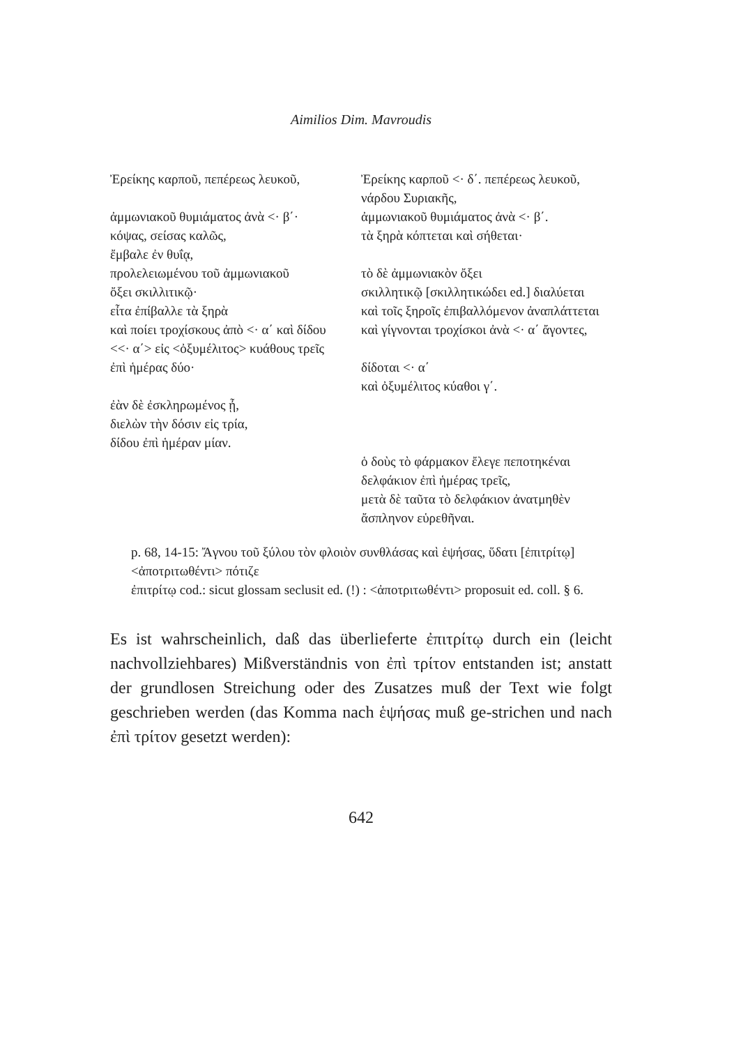Aimilios Dim. Mavroudis
| Ἐρείκης καρποῦ, πεπέρεως λευκοῦ, | Ἐρείκης καρποῦ <· δ΄. πεπέρεως λευκοῦ, |
| | νάρδου Συριακῆς, |
| ἀμμωνιακοῦ θυμιάματος ἀνὰ <· β΄· | ἀμμωνιακοῦ θυμιάματος ἀνὰ <· β΄. |
| κόψας, σείσας καλῶς, | τὰ ξηρὰ κόπτεται καὶ σήθεται· |
| ἔμβαλε ἐν θυΐᾳ, | |
| προλελειωμένου τοῦ ἀμμωνιακοῦ | τὸ δὲ ἀμμωνιακὸν ὄξει |
| ὄξει σκιλλιτικῷ· | σκιλλητικῷ [σκιλλητικώδει ed.] διαλύεται |
| εἶτα ἐπίβαλλε τὰ ξηρὰ | καὶ τοῖς ξηροῖς ἐπιβαλλόμενον ἀναπλάττεται |
| καὶ ποίει τροχίσκους ἀπὸ <· α΄ καὶ δίδου | καὶ γίγνονται τροχίσκοι ἀνὰ <· α΄ ἄγοντες, |
| <<· α΄> εἰς <ὀξυμέλιτος> κυάθους τρεῖς | |
| ἐπὶ ἡμέρας δύο· | δίδοται <· α΄ |
| | καὶ ὀξυμέλιτος κύαθοι γ΄. |
| ἐὰν δὲ ἐσκληρωμένος ᾖ, διελὼν τὴν δόσιν εἰς τρία, δίδου ἐπὶ ἡμέραν μίαν. | |
| | ὁ δοὺς τὸ φάρμακον ἔλεγε πεποτηκέναι |
| | δελφάκιον ἐπὶ ἡμέρας τρεῖς, |
| | μετὰ δὲ ταῦτα τὸ δελφάκιον ἀνατμηθὲν |
| | ἄσπληνον εὑρεθῆναι. |
p. 68, 14-15: Ἄγνου τοῦ ξύλου τὸν φλοιὸν συνθλάσας καὶ ἑψήσας, ὕδατι [ἐπιτρίτῳ] <ἀποτριτωθέντι> πότιζε
ἐπιτρίτῳ cod.: sicut glossam seclusit ed. (!) : <ἀποτριτωθέντι> proposuit ed. coll. § 6.
Es ist wahrscheinlich, daß das überlieferte ἐπιτρίτῳ durch ein (leicht nachvollziehbares) Mißverständnis von ἐπὶ τρίτον entstanden ist; anstatt der grundlosen Streichung oder des Zusatzes muß der Text wie folgt geschrieben werden (das Komma nach ἑψήσας muß ge-strichen und nach ἐπὶ τρίτον gesetzt werden):
642